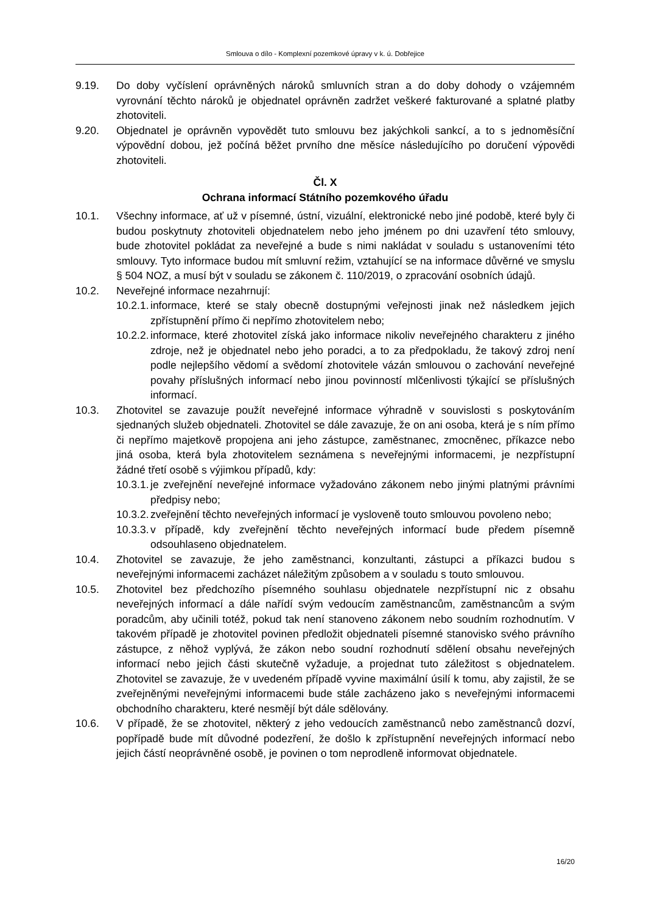Smlouva o dílo - Komplexní pozemkové úpravy v k. ú. Dobřejice
9.19. Do doby vyčíslení oprávněných nároků smluvních stran a do doby dohody o vzájemném vyrovnání těchto nároků je objednatel oprávněn zadržet veškeré fakturované a splatné platby zhotoviteli.
9.20. Objednatel je oprávněn vypovědět tuto smlouvu bez jakýchkoli sankcí, a to s jednoměsíční výpovědní dobou, jež počíná běžet prvního dne měsíce následujícího po doručení výpovědi zhotoviteli.
Čl. X
Ochrana informací Státního pozemkového úřadu
10.1. Všechny informace, ať už v písemné, ústní, vizuální, elektronické nebo jiné podobě, které byly či budou poskytnuty zhotoviteli objednatelem nebo jeho jménem po dni uzavření této smlouvy, bude zhotovitel pokládat za neveřejné a bude s nimi nakládat v souladu s ustanoveními této smlouvy. Tyto informace budou mít smluvní režim, vztahující se na informace důvěrné ve smyslu § 504 NOZ, a musí být v souladu se zákonem č. 110/2019, o zpracování osobních údajů.
10.2. Neveřejné informace nezahrnují:
10.2.1.
informace, které se staly obecně dostupnými veřejnosti jinak než následkem jejich zpřístupnění přímo či nepřímo zhotovitelem nebo;
10.2.2.
informace, které zhotovitel získá jako informace nikoliv neveřejného charakteru z jiného zdroje, než je objednatel nebo jeho poradci, a to za předpokladu, že takový zdroj není podle nejlepšího vědomí a svědomí zhotovitele vázán smlouvou o zachování neveřejné povahy příslušných informací nebo jinou povinností mlčenlivosti týkající se příslušných informací.
10.3. Zhotovitel se zavazuje použít neveřejné informace výhradně v souvislosti s poskytováním sjednaných služeb objednateli. Zhotovitel se dále zavazuje, že on ani osoba, která je s ním přímo či nepřímo majetkově propojena ani jeho zástupce, zaměstnanec, zmocněnec, příkazce nebo jiná osoba, která byla zhotovitelem seznámena s neveřejnými informacemi, je nezpřístupní žádné třetí osobě s výjimkou případů, kdy:
10.3.1.
je zveřejnění neveřejné informace vyžadováno zákonem nebo jinými platnými právními předpisy nebo;
10.3.2.
zveřejnění těchto neveřejných informací je vysloveně touto smlouvou povoleno nebo;
10.3.3.
v případě, kdy zveřejnění těchto neveřejných informací bude předem písemně odsouhlaseno objednatelem.
10.4. Zhotovitel se zavazuje, že jeho zaměstnanci, konzultanti, zástupci a příkazci budou s neveřejnými informacemi zacházet náležitým způsobem a v souladu s touto smlouvou.
10.5. Zhotovitel bez předchozího písemného souhlasu objednatele nezpřístupní nic z obsahu neveřejných informací a dále nařídí svým vedoucím zaměstnancům, zaměstnancům a svým poradcům, aby učinili totéž, pokud tak není stanoveno zákonem nebo soudním rozhodnutím. V takovém případě je zhotovitel povinen předložit objednateli písemné stanovisko svého právního zástupce, z něhož vyplývá, že zákon nebo soudní rozhodnutí sdělení obsahu neveřejných informací nebo jejich části skutečně vyžaduje, a projednat tuto záležitost s objednatelem. Zhotovitel se zavazuje, že v uvedeném případě vyvine maximální úsilí k tomu, aby zajistil, že se zveřejněnými neveřejnými informacemi bude stále zacházeno jako s neveřejnými informacemi obchodního charakteru, které nesmějí být dále sdělovány.
10.6. V případě, že se zhotovitel, některý z jeho vedoucích zaměstnanců nebo zaměstnanců dozví, popřípadě bude mít důvodné podezření, že došlo k zpřístupnění neveřejných informací nebo jejich částí neoprávněné osobě, je povinen o tom neprodleně informovat objednatele.
16/20